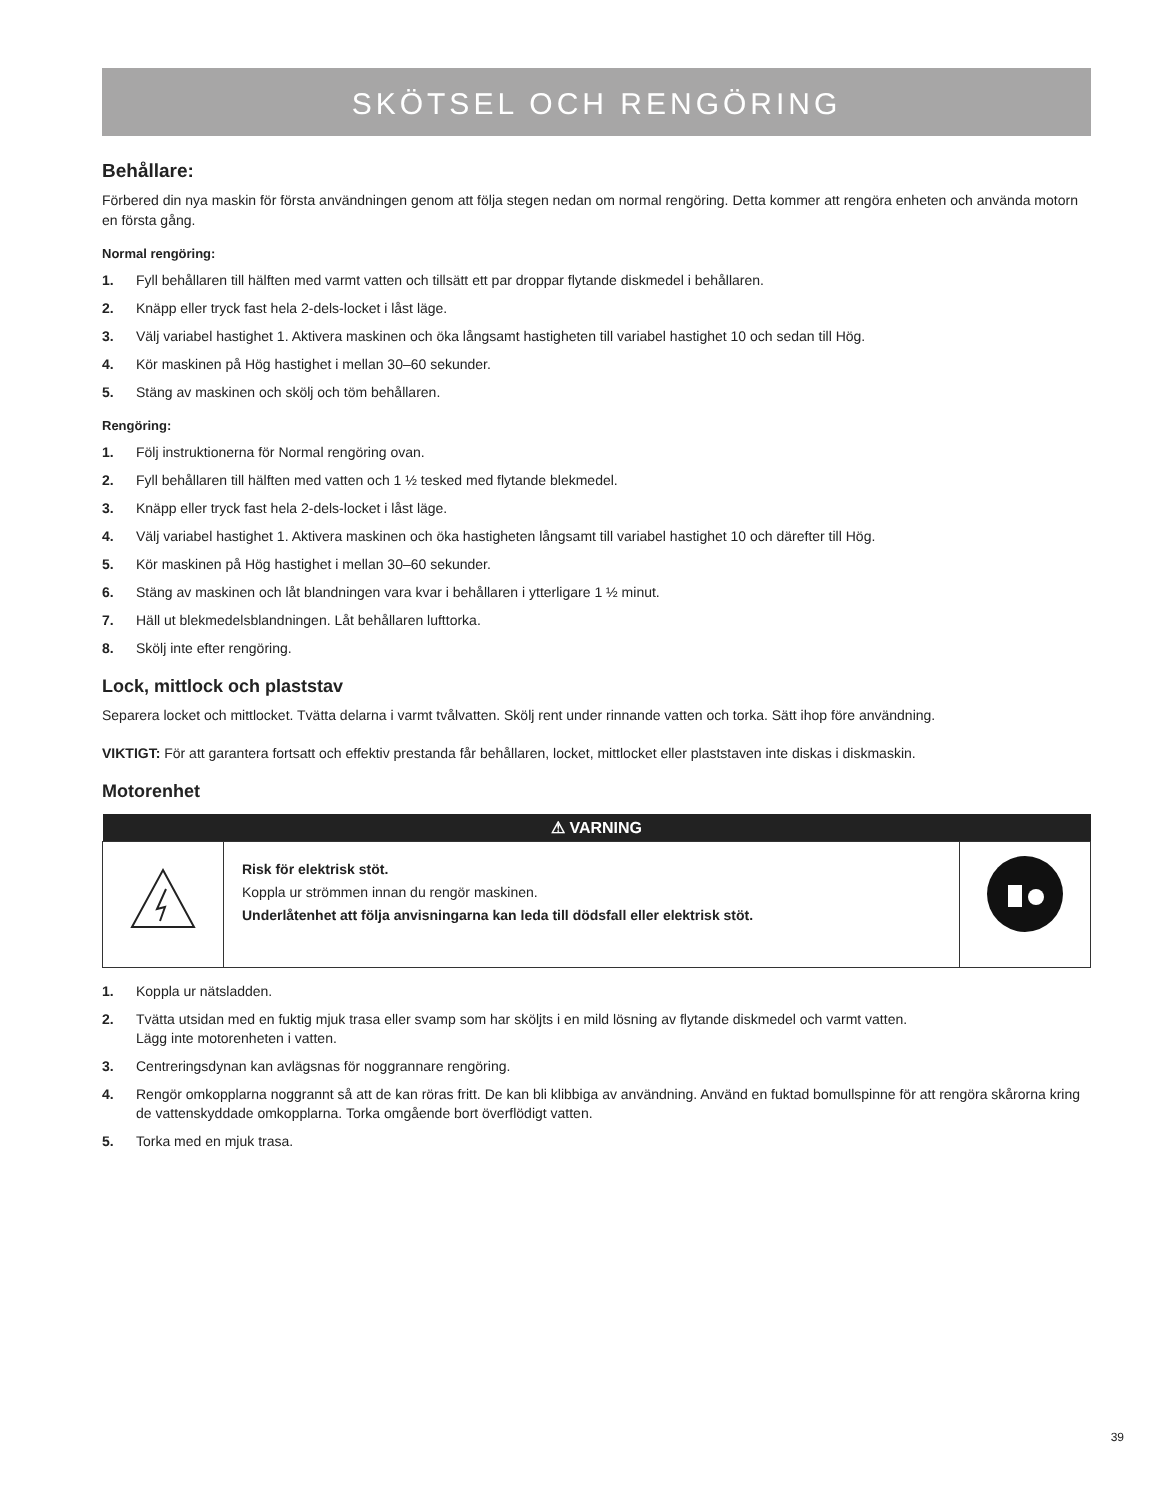SKÖTSEL OCH RENGÖRING
Behållare:
Förbered din nya maskin för första användningen genom att följa stegen nedan om normal rengöring. Detta kommer att rengöra enheten och använda motorn en första gång.
Normal rengöring:
1. Fyll behållaren till hälften med varmt vatten och tillsätt ett par droppar flytande diskmedel i behållaren.
2. Knäpp eller tryck fast hela 2-dels-locket i låst läge.
3. Välj variabel hastighet 1. Aktivera maskinen och öka långsamt hastigheten till variabel hastighet 10 och sedan till Hög.
4. Kör maskinen på Hög hastighet i mellan 30–60 sekunder.
5. Stäng av maskinen och skölj och töm behållaren.
Rengöring:
1. Följ instruktionerna för Normal rengöring ovan.
2. Fyll behållaren till hälften med vatten och 1 ½ tesked med flytande blekmedel.
3. Knäpp eller tryck fast hela 2-dels-locket i låst läge.
4. Välj variabel hastighet 1. Aktivera maskinen och öka hastigheten långsamt till variabel hastighet 10 och därefter till Hög.
5. Kör maskinen på Hög hastighet i mellan 30–60 sekunder.
6. Stäng av maskinen och låt blandningen vara kvar i behållaren i ytterligare 1 ½ minut.
7. Häll ut blekmedelsblandningen. Låt behållaren lufttorka.
8. Skölj inte efter rengöring.
Lock, mittlock och plaststav
Separera locket och mittlocket. Tvätta delarna i varmt tvålvatten. Skölj rent under rinnande vatten och torka. Sätt ihop före användning.
VIKTIGT: För att garantera fortsatt och effektiv prestanda får behållaren, locket, mittlocket eller plaststaven inte diskas i diskmaskin.
Motorenhet
| ⚠ VARNING | | |
| --- | --- | --- |
| | Risk för elektrisk stöt. Koppla ur strömmen innan du rengör maskinen. Underlåtenhet att följa anvisningarna kan leda till dödsfall eller elektrisk stöt. | |
1. Koppla ur nätsladden.
2. Tvätta utsidan med en fuktig mjuk trasa eller svamp som har sköljts i en mild lösning av flytande diskmedel och varmt vatten.
Lägg inte motorenheten i vatten.
3. Centreringsdynan kan avlägsnas för noggrannare rengöring.
4. Rengör omkopplarna noggrannt så att de kan röras fritt. De kan bli klibbiga av användning. Använd en fuktad bomullspinne för att rengöra skårorna kring de vattenskyddade omkopplarna. Torka omgående bort överflödigt vatten.
5. Torka med en mjuk trasa.
39